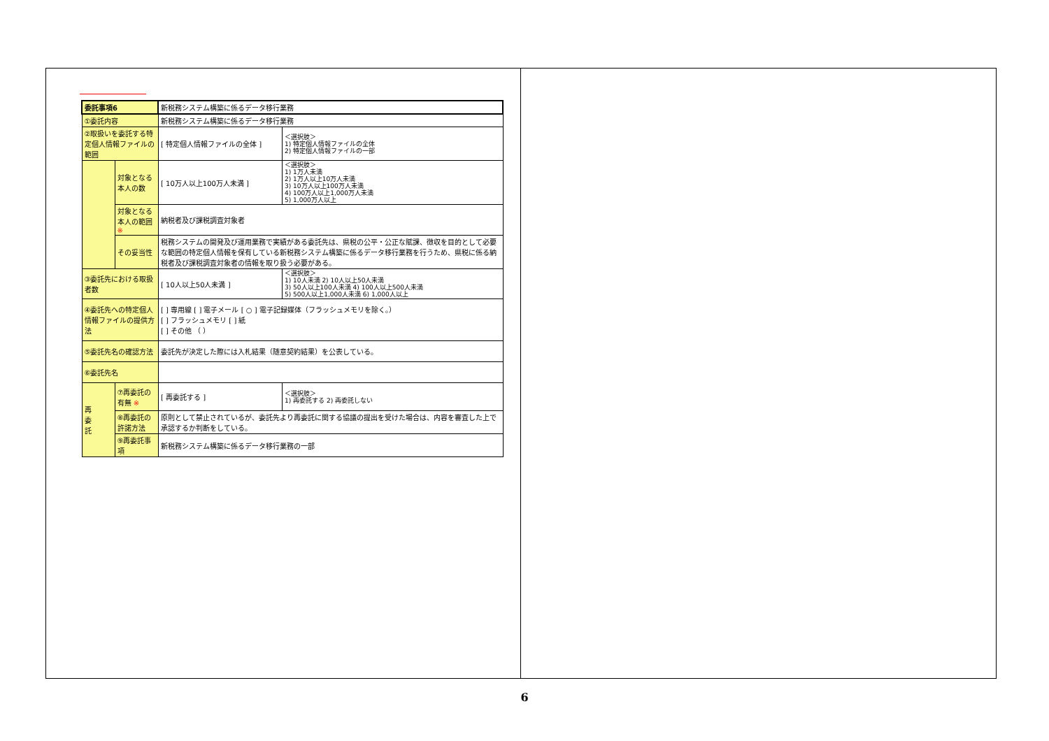| 委託事項6 | | 新税務システム構築に係るデータ移行業務 | |
| ①委託内容 | | 新税務システム構築に係るデータ移行業務 | |
| ②取扱いを委託する特定個人情報ファイルの範囲 | | [ 特定個人情報ファイルの全体 ] | ＜選択肢＞ 1) 特定個人情報ファイルの全体 2) 特定個人情報ファイルの一部 |
| | 対象となる本人の数 | [ 10万人以上100万人未満 ] | ＜選択肢＞ 1) 1万人未満 2) 1万人以上10万人未満 3) 10万人以上100万人未満 4) 100万人以上1,000万人未満 5) 1,000万人以上 |
| | 対象となる本人の範囲 ※ | 納税者及び課税調査対象者 | |
| | その妥当性 | 税務システムの開発及び運用業務で実績がある委託先は、県税の公平・公正な賦課、徴収を目的として必要な範囲の特定個人情報を保有している新税務システム構築に係るデータ移行業務を行うため、県税に係る納税者及び課税調査対象者の情報を取り扱う必要がある。 | |
| ③委託先における取扱者数 | | [ 10人以上50人未満 ] | ＜選択肢＞ 1) 10人未満 2) 10人以上50人未満 3) 50人以上100人未満 4) 100人以上500人未満 5) 500人以上1,000人未満 6) 1,000人以上 |
| ④委託先への特定個人情報ファイルの提供方法 | | [ ] 専用線 [ ] 電子メール [ ○ ] 電子記録媒体（フラッシュメモリを除く。） [ ] フラッシュメモリ [ ] 紙 [ ] その他 （ ） | |
| ⑤委託先名の確認方法 | | 委託先が決定した際には入札結果（随意契約結果）を公表している。 | |
| ⑥委託先名 | | | |
| 再 委 託 | ⑦再委託の有無 ※ | [ 再委託する ] | ＜選択肢＞ 1) 再委託する 2) 再委託しない |
| | ⑧再委託の許諾方法 | 原則として禁止されているが、委託先より再委託に関する協議の提出を受けた場合は、内容を審査した上で承認するか判断をしている。 | |
| | ⑨再委託事項 | 新税務システム構築に係るデータ移行業務の一部 | |
6